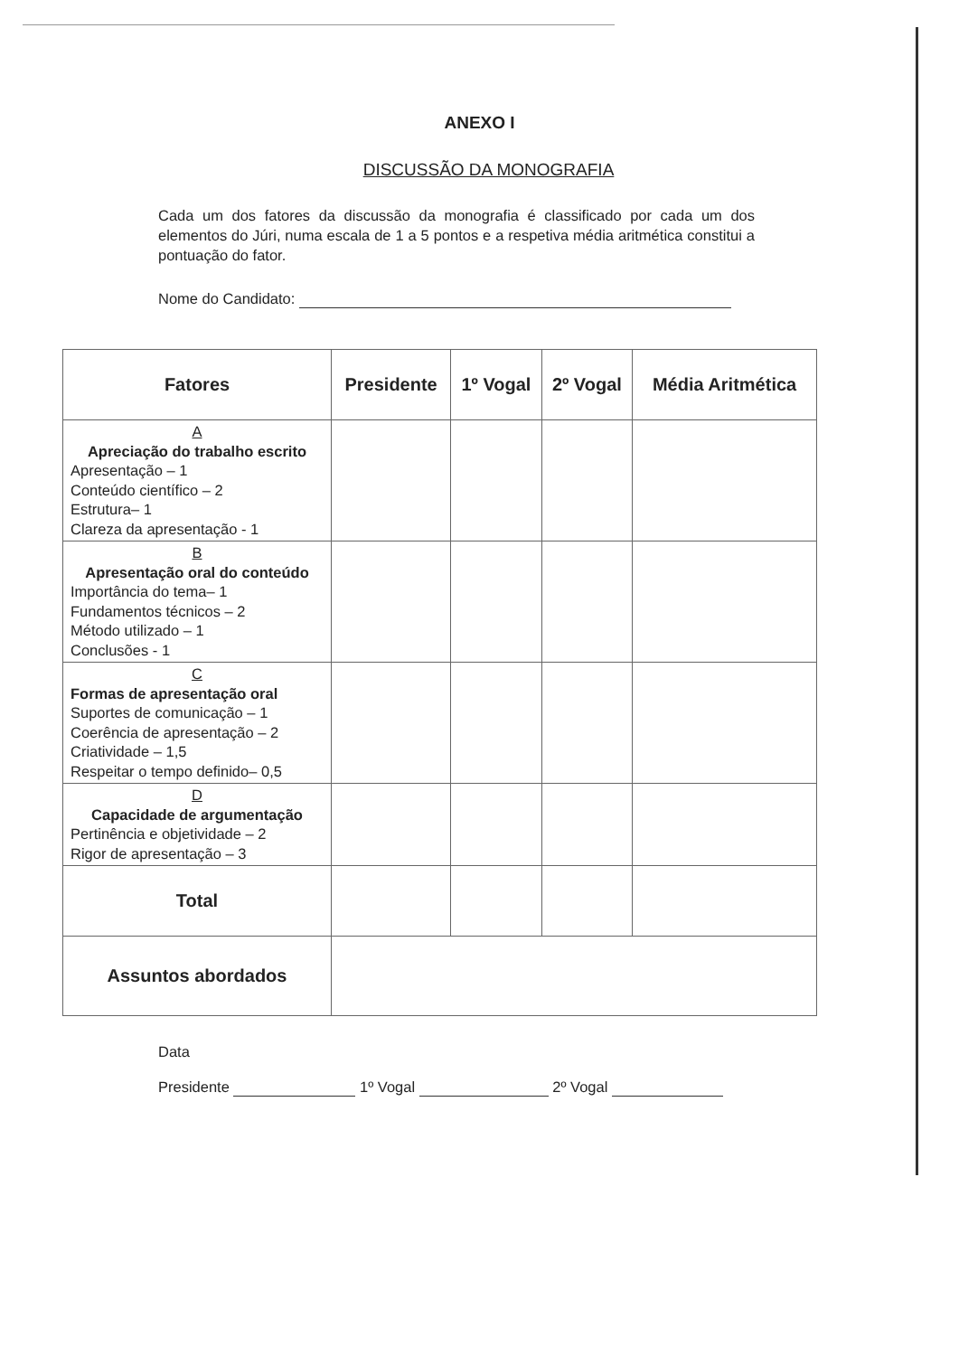ANEXO I
DISCUSSÃO DA MONOGRAFIA
Cada um dos fatores da discussão da monografia é classificado por cada um dos elementos do Júri, numa escala de 1 a 5 pontos e a respetiva média aritmética constitui a pontuação do fator.
Nome do Candidato:
| Fatores | Presidente | 1º Vogal | 2º Vogal | Média Aritmética |
| --- | --- | --- | --- | --- |
| A Apreciação do trabalho escrito Apresentação – 1 Conteúdo científico – 2 Estrutura– 1 Clareza da apresentação - 1 | | | | |
| B Apresentação oral do conteúdo Importância do tema– 1 Fundamentos técnicos – 2 Método utilizado – 1 Conclusões - 1 | | | | |
| C Formas de apresentação oral Suportes de comunicação – 1 Coerência de apresentação – 2 Criatividade – 1,5 Respeitar o tempo definido– 0,5 | | | | |
| D Capacidade de argumentação Pertinência e objetividade – 2 Rigor de apresentação – 3 | | | | |
| Total | | | | |
| Assuntos abordados | | | | |
Data
Presidente 1º Vogal 2º Vogal